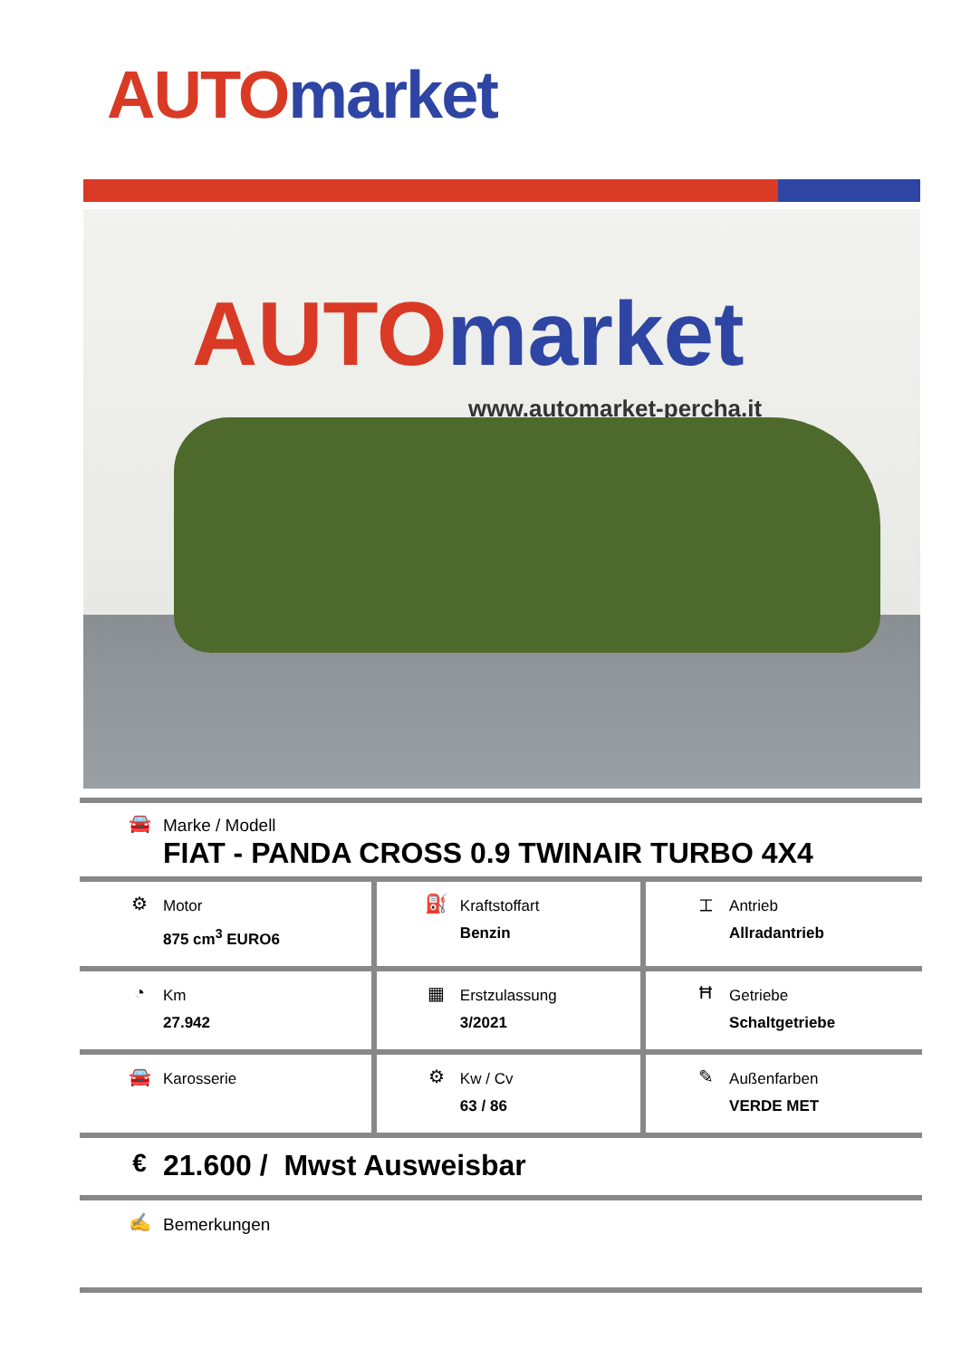AUTO market
AUTO market
www.automarket-percha.it
| 🚘 Marke / Modell FIAT - PANDA CROSS 0.9 TWINAIR TURBO 4X4 | | |
| ⚙ Motor 875 cm<sup>3</sup> EURO6 | ⛽ Kraftstoffart Benzin | ⌶ Antrieb Allradantrieb |
| ◔ Km 27.942 | ▦ Erstzulassung 3/2021 | Ħ Getriebe Schaltgetriebe |
| 🚘 Karosserie | ⚙ Kw / Cv 63 / 86 | ✎ Außenfarben VERDE MET |
| € 21.600 / Mwst Ausweisbar | | |
| ✍ Bemerkungen | | |